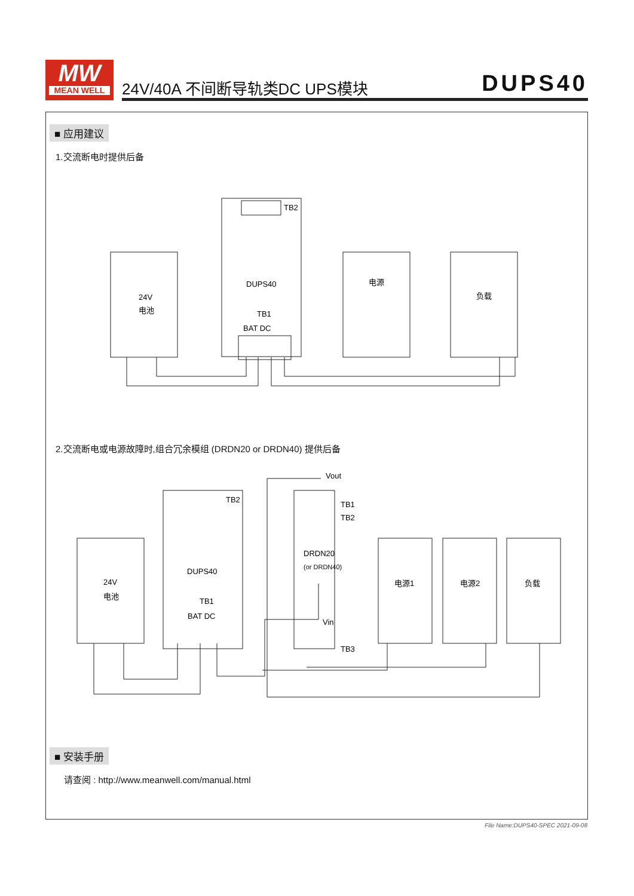MW
MEAN WELL
24V/40A 不间断导轨类DC UPS模块 DUPS40
■ 应用建议
1.交流断电时提供后备
24V
电池
DUPS40
TB1
BAT DC
TB2
电源
负载
2.交流断电或电源故障时,组合冗余模组 (DRDN20 or DRDN40) 提供后备
24V
电池
DUPS40
TB1
BAT DC
TB2
Vout
TB1
TB2
DRDN20
(or DRDN40)
Vin
TB3
电源1
电源2
负载
■ 安装手册
请查阅 : http://www.meanwell.com/manual.html
File Name:DUPS40-SPEC 2021-09-08